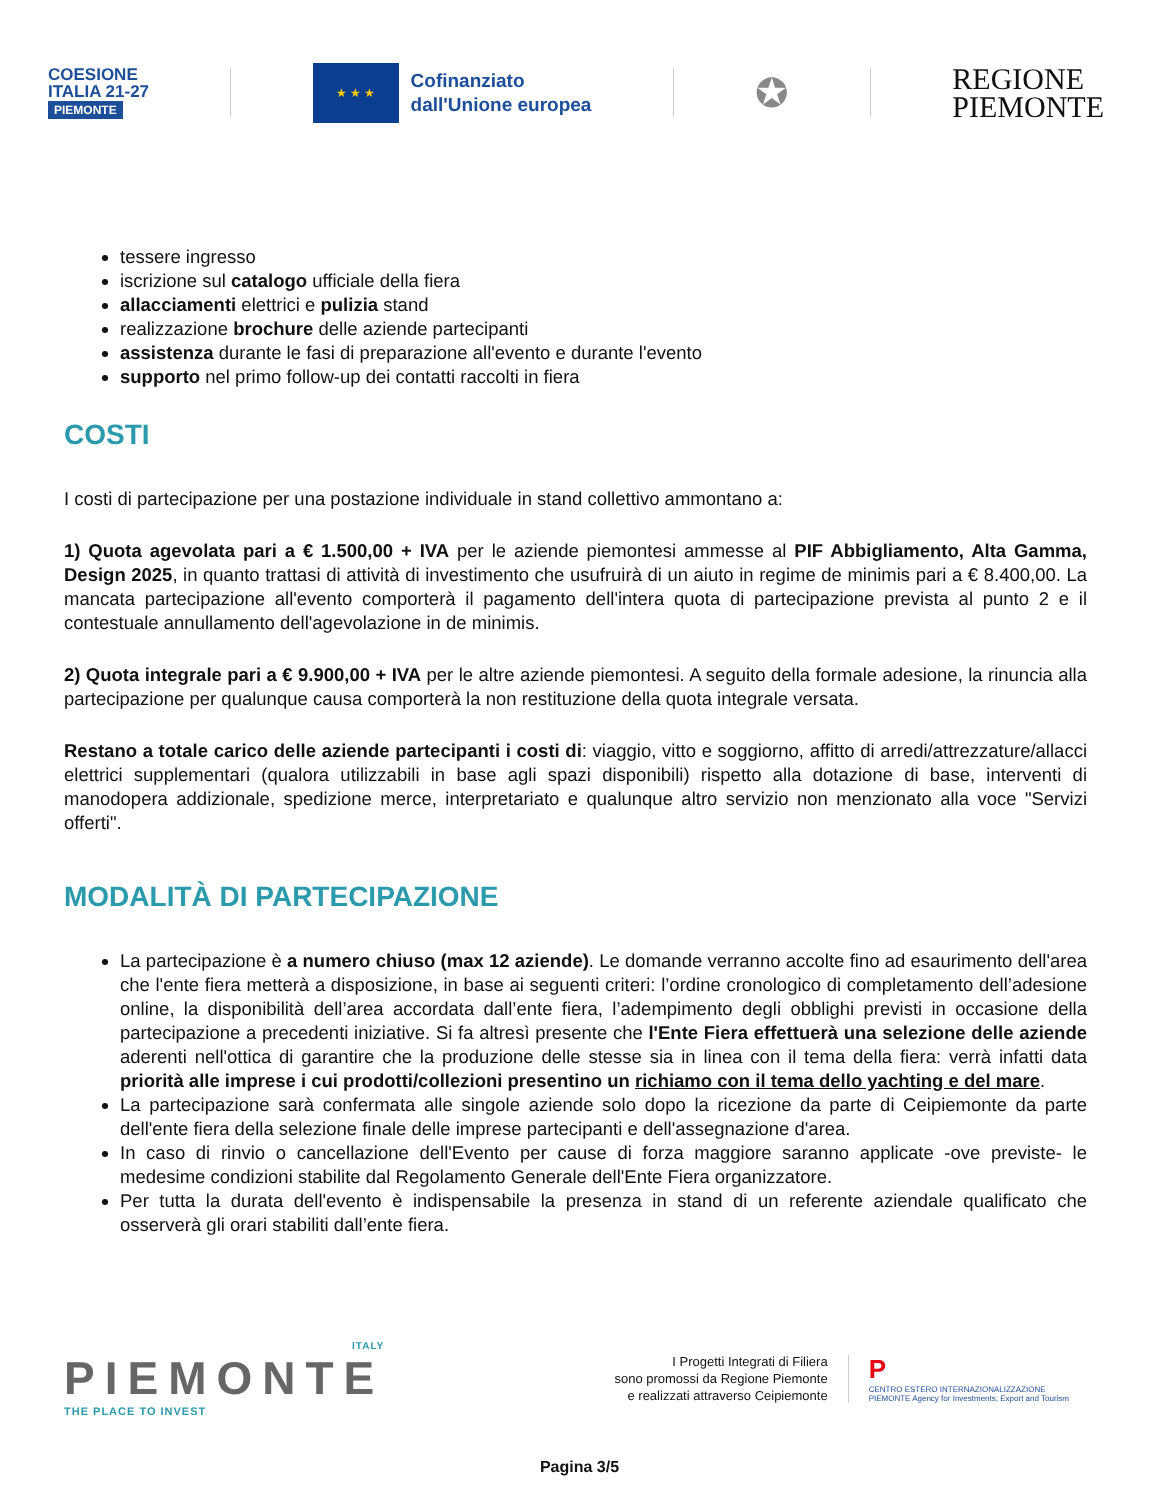COESIONE
ITALIA 21-27
PIEMONTE
★ ★ ★
Cofinanziato
dall'Unione europea
✪
REGIONE
PIEMONTE
tessere ingresso
iscrizione sul catalogo ufficiale della fiera
allacciamenti elettrici e pulizia stand
realizzazione brochure delle aziende partecipanti
assistenza durante le fasi di preparazione all'evento e durante l'evento
supporto nel primo follow-up dei contatti raccolti in fiera
COSTI
I costi di partecipazione per una postazione individuale in stand collettivo ammontano a:
1) Quota agevolata pari a € 1.500,00 + IVA per le aziende piemontesi ammesse al PIF Abbigliamento, Alta Gamma, Design 2025, in quanto trattasi di attività di investimento che usufruirà di un aiuto in regime de minimis pari a € 8.400,00. La mancata partecipazione all'evento comporterà il pagamento dell'intera quota di partecipazione prevista al punto 2 e il contestuale annullamento dell'agevolazione in de minimis.
2) Quota integrale pari a € 9.900,00 + IVA per le altre aziende piemontesi. A seguito della formale adesione, la rinuncia alla partecipazione per qualunque causa comporterà la non restituzione della quota integrale versata.
Restano a totale carico delle aziende partecipanti i costi di: viaggio, vitto e soggiorno, affitto di arredi/attrezzature/allacci elettrici supplementari (qualora utilizzabili in base agli spazi disponibili) rispetto alla dotazione di base, interventi di manodopera addizionale, spedizione merce, interpretariato e qualunque altro servizio non menzionato alla voce "Servizi offerti".
MODALITÀ DI PARTECIPAZIONE
La partecipazione è a numero chiuso (max 12 aziende). Le domande verranno accolte fino ad esaurimento dell'area che l'ente fiera metterà a disposizione, in base ai seguenti criteri: l’ordine cronologico di completamento dell’adesione online, la disponibilità dell’area accordata dall’ente fiera, l’adempimento degli obblighi previsti in occasione della partecipazione a precedenti iniziative. Si fa altresì presente che l'Ente Fiera effettuerà una selezione delle aziende aderenti nell'ottica di garantire che la produzione delle stesse sia in linea con il tema della fiera: verrà infatti data priorità alle imprese i cui prodotti/collezioni presentino un richiamo con il tema dello yachting e del mare.
La partecipazione sarà confermata alle singole aziende solo dopo la ricezione da parte di Ceipiemonte da parte dell'ente fiera della selezione finale delle imprese partecipanti e dell'assegnazione d'area.
In caso di rinvio o cancellazione dell'Evento per cause di forza maggiore saranno applicate -ove previste- le medesime condizioni stabilite dal Regolamento Generale dell'Ente Fiera organizzatore.
Per tutta la durata dell'evento è indispensabile la presenza in stand di un referente aziendale qualificato che osserverà gli orari stabiliti dall’ente fiera.
ITALY
PIEMONTE
THE PLACE TO INVEST
I Progetti Integrati di Filiera
sono promossi da Regione Piemonte
e realizzati attraverso Ceipiemonte
P
CENTRO ESTERO INTERNAZIONALIZZAZIONE
PIEMONTE Agency for Investments, Export and Tourism
Pagina 3/5